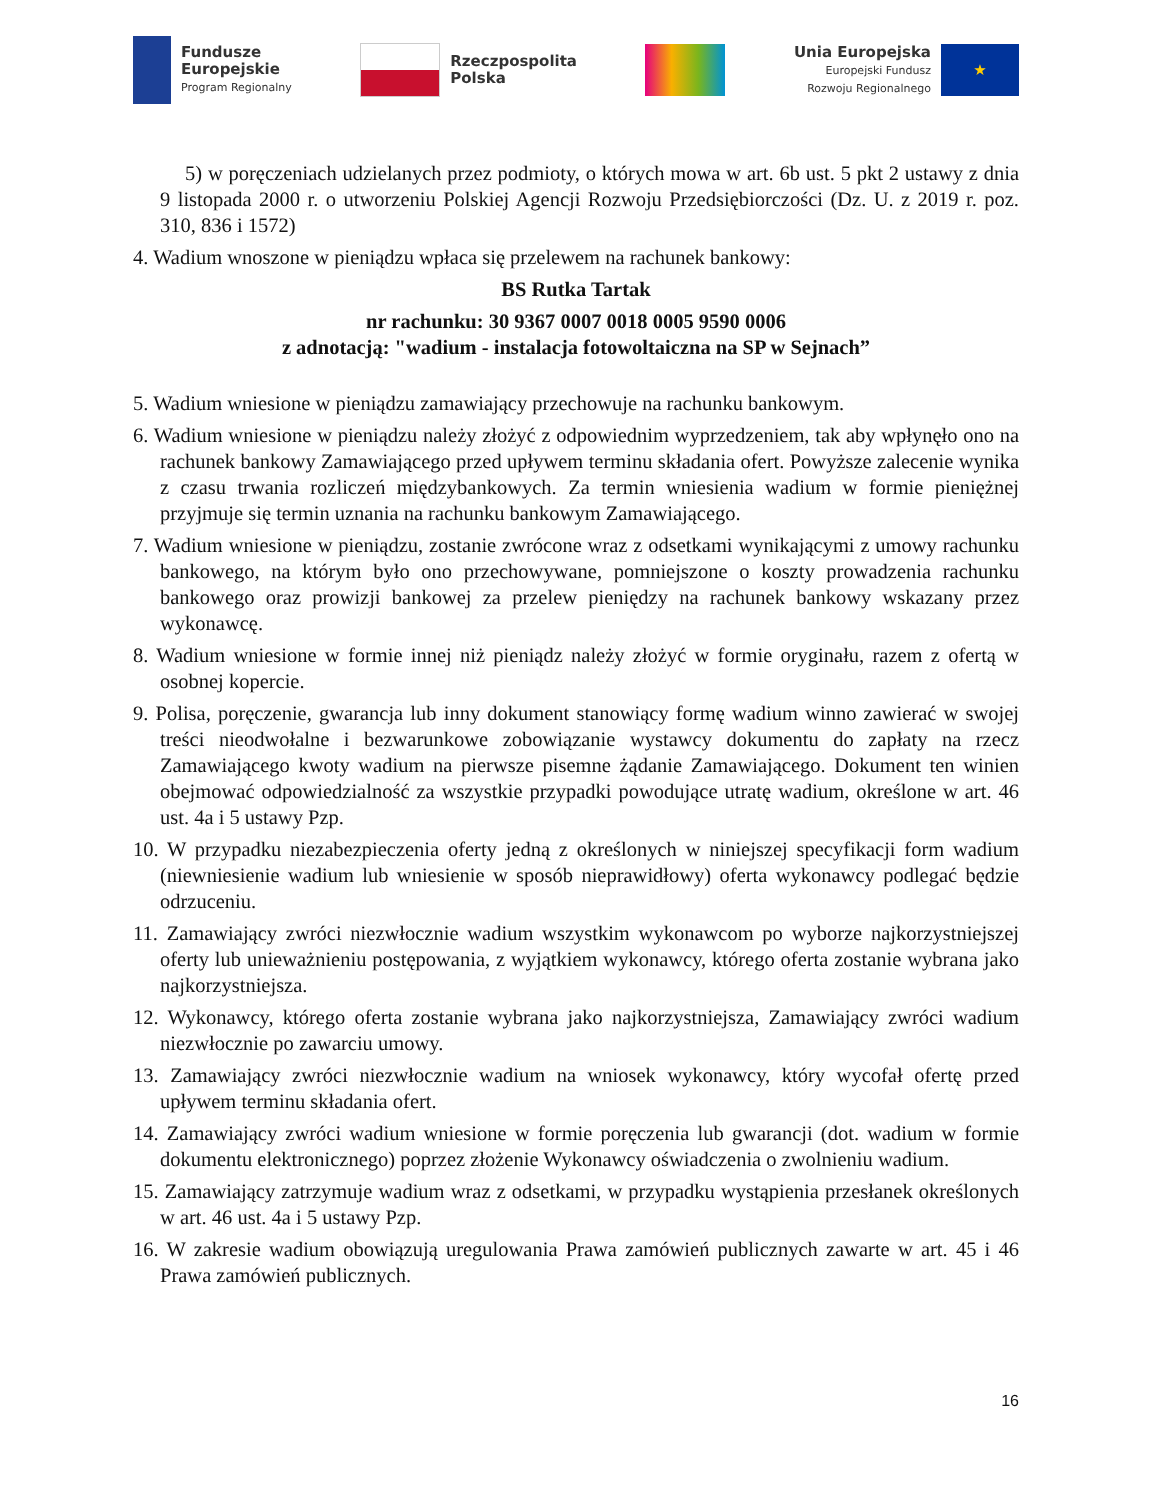Fundusze
Europejskie
Program Regionalny
Rzeczpospolita
Polska
Unia Europejska
Europejski Fundusz
Rozwoju Regionalnego
★
5) w poręczeniach udzielanych przez podmioty, o których mowa w art. 6b ust. 5 pkt 2 ustawy z dnia 9 listopada 2000 r. o utworzeniu Polskiej Agencji Rozwoju Przedsiębiorczości (Dz. U. z 2019 r. poz. 310, 836 i 1572)
4. Wadium wnoszone w pieniądzu wpłaca się przelewem na rachunek bankowy:
BS Rutka Tartak
nr rachunku: 30 9367 0007 0018 0005 9590 0006
z adnotacją: "wadium - instalacja fotowoltaiczna na SP w Sejnach”
5. Wadium wniesione w pieniądzu zamawiający przechowuje na rachunku bankowym.
6. Wadium wniesione w pieniądzu należy złożyć z odpowiednim wyprzedzeniem, tak aby wpłynęło ono na rachunek bankowy Zamawiającego przed upływem terminu składania ofert. Powyższe zalecenie wynika z czasu trwania rozliczeń międzybankowych. Za termin wniesienia wadium w formie pieniężnej przyjmuje się termin uznania na rachunku bankowym Zamawiającego.
7. Wadium wniesione w pieniądzu, zostanie zwrócone wraz z odsetkami wynikającymi z umowy rachunku bankowego, na którym było ono przechowywane, pomniejszone o koszty prowadzenia rachunku bankowego oraz prowizji bankowej za przelew pieniędzy na rachunek bankowy wskazany przez wykonawcę.
8. Wadium wniesione w formie innej niż pieniądz należy złożyć w formie oryginału, razem z ofertą w osobnej kopercie.
9. Polisa, poręczenie, gwarancja lub inny dokument stanowiący formę wadium winno zawierać w swojej treści nieodwołalne i bezwarunkowe zobowiązanie wystawcy dokumentu do zapłaty na rzecz Zamawiającego kwoty wadium na pierwsze pisemne żądanie Zamawiającego. Dokument ten winien obejmować odpowiedzialność za wszystkie przypadki powodujące utratę wadium, określone w art. 46 ust. 4a i 5 ustawy Pzp.
10. W przypadku niezabezpieczenia oferty jedną z określonych w niniejszej specyfikacji form wadium (niewniesienie wadium lub wniesienie w sposób nieprawidłowy) oferta wykonawcy podlegać będzie odrzuceniu.
11. Zamawiający zwróci niezwłocznie wadium wszystkim wykonawcom po wyborze najkorzystniejszej oferty lub unieważnieniu postępowania, z wyjątkiem wykonawcy, którego oferta zostanie wybrana jako najkorzystniejsza.
12. Wykonawcy, którego oferta zostanie wybrana jako najkorzystniejsza, Zamawiający zwróci wadium niezwłocznie po zawarciu umowy.
13. Zamawiający zwróci niezwłocznie wadium na wniosek wykonawcy, który wycofał ofertę przed upływem terminu składania ofert.
14. Zamawiający zwróci wadium wniesione w formie poręczenia lub gwarancji (dot. wadium w formie dokumentu elektronicznego) poprzez złożenie Wykonawcy oświadczenia o zwolnieniu wadium.
15. Zamawiający zatrzymuje wadium wraz z odsetkami, w przypadku wystąpienia przesłanek określonych w art. 46 ust. 4a i 5 ustawy Pzp.
16. W zakresie wadium obowiązują uregulowania Prawa zamówień publicznych zawarte w art. 45 i 46 Prawa zamówień publicznych.
16